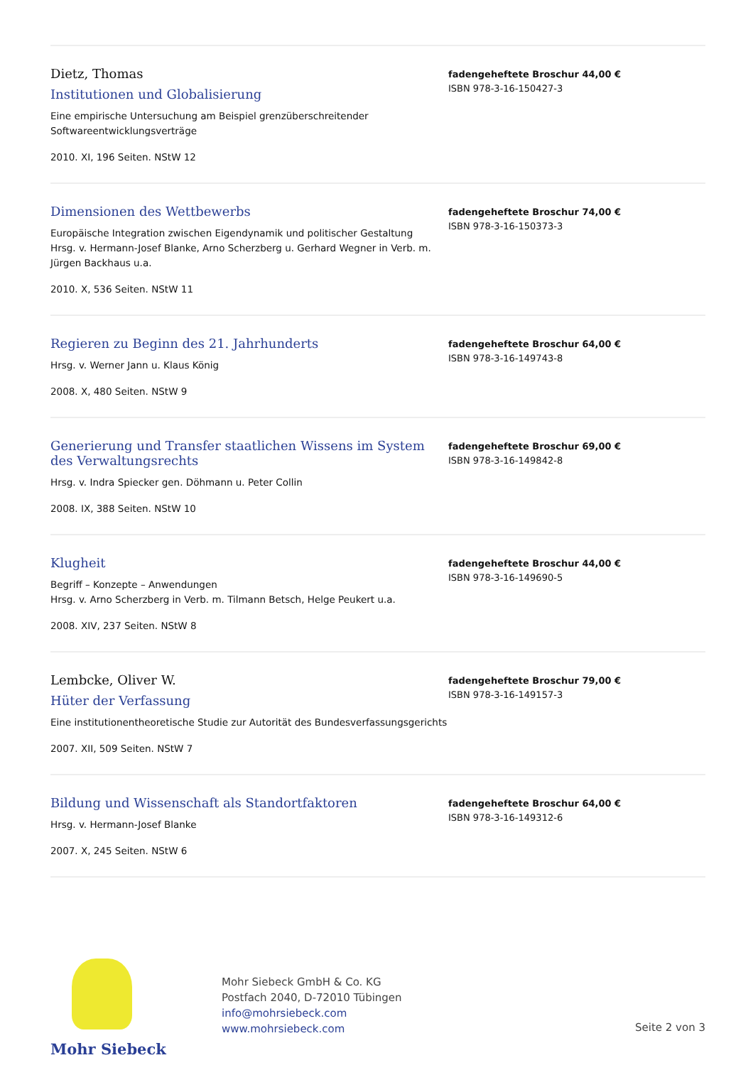Dietz, Thomas
Institutionen und Globalisierung
Eine empirische Untersuchung am Beispiel grenzüberschreitender Softwareentwicklungsverträge
2010. XI, 196 Seiten. NStW 12
fadengeheftete Broschur 44,00 €
ISBN 978-3-16-150427-3
Dimensionen des Wettbewerbs
Europäische Integration zwischen Eigendynamik und politischer Gestaltung
Hrsg. v. Hermann-Josef Blanke, Arno Scherzberg u. Gerhard Wegner in Verb. m. Jürgen Backhaus u.a.
2010. X, 536 Seiten. NStW 11
fadengeheftete Broschur 74,00 €
ISBN 978-3-16-150373-3
Regieren zu Beginn des 21. Jahrhunderts
Hrsg. v. Werner Jann u. Klaus König
2008. X, 480 Seiten. NStW 9
fadengeheftete Broschur 64,00 €
ISBN 978-3-16-149743-8
Generierung und Transfer staatlichen Wissens im System des Verwaltungsrechts
Hrsg. v. Indra Spiecker gen. Döhmann u. Peter Collin
2008. IX, 388 Seiten. NStW 10
fadengeheftete Broschur 69,00 €
ISBN 978-3-16-149842-8
Klugheit
Begriff – Konzepte – Anwendungen
Hrsg. v. Arno Scherzberg in Verb. m. Tilmann Betsch, Helge Peukert u.a.
2008. XIV, 237 Seiten. NStW 8
fadengeheftete Broschur 44,00 €
ISBN 978-3-16-149690-5
Lembcke, Oliver W.
Hüter der Verfassung
Eine institutionentheoretische Studie zur Autorität des Bundesverfassungsgerichts
2007. XII, 509 Seiten. NStW 7
fadengeheftete Broschur 79,00 €
ISBN 978-3-16-149157-3
Bildung und Wissenschaft als Standortfaktoren
Hrsg. v. Hermann-Josef Blanke
2007. X, 245 Seiten. NStW 6
fadengeheftete Broschur 64,00 €
ISBN 978-3-16-149312-6
Mohr Siebeck
Mohr Siebeck GmbH & Co. KG
Postfach 2040, D-72010 Tübingen
info@mohrsiebeck.com
www.mohrsiebeck.com
Seite 2 von 3